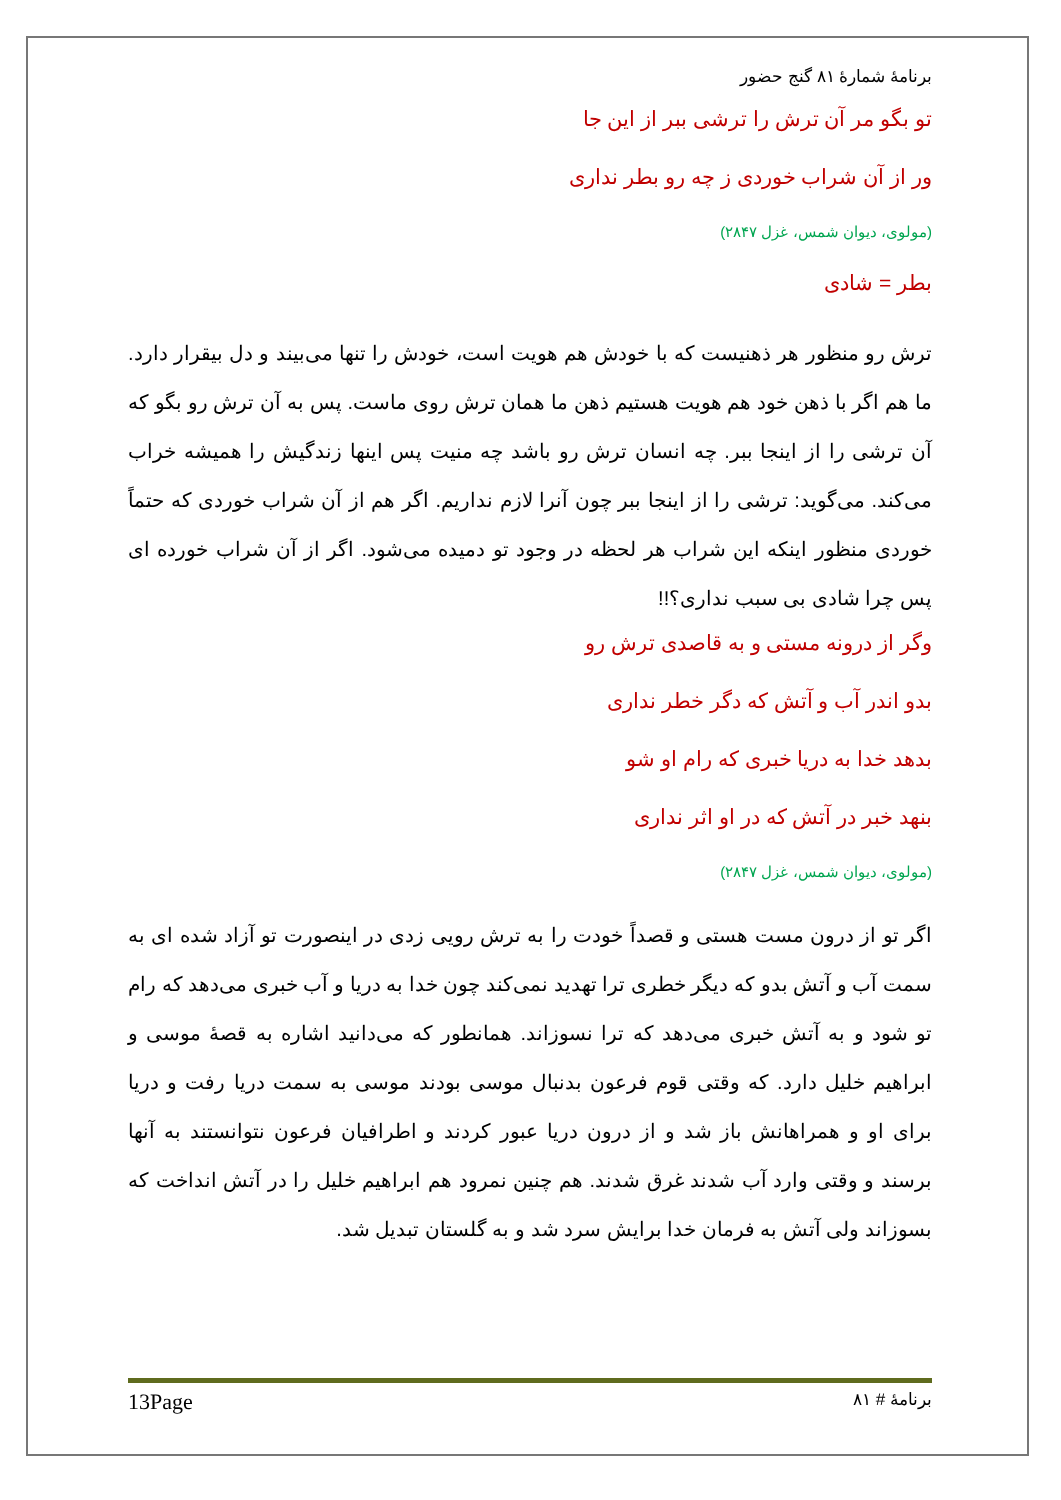برنامۀ شمارۀ ۸۱ گنج حضور
تو بگو مر آن ترش را ترشی ببر از این جا
ور از آن شراب خوردی ز چه رو بطر نداری
(مولوی، دیوان شمس، غزل ۲۸۴۷)
بطر = شادی
ترش رو منظور هر ذهنیست که با خودش هم هویت است، خودش را تنها می‌بیند و دل بیقرار دارد. ما هم اگر با ذهن خود هم هویت هستیم ذهن ما همان ترش روی ماست. پس به آن ترش رو بگو که آن ترشی را از اینجا ببر. چه انسان ترش رو باشد چه منیت پس اینها زندگیش را همیشه خراب می‌کند. می‌گوید: ترشی را از اینجا ببر چون آنرا لازم نداریم. اگر هم از آن شراب خوردی که حتماً خوردی منظور اینکه این شراب هر لحظه در وجود تو دمیده می‌شود. اگر از آن شراب خورده ای پس چرا شادی بی سبب نداری؟!!
وگر از درونه مستی و به قاصدی ترش رو
بدو اندر آب و آتش که دگر خطر نداری
بدهد خدا به دریا خبری که رام او شو
بنهد خبر در آتش که در او اثر نداری
(مولوی، دیوان شمس، غزل ۲۸۴۷)
اگر تو از درون مست هستی و قصداً خودت را به ترش رویی زدی در اینصورت تو آزاد شده ای به سمت آب و آتش بدو که دیگر خطری ترا تهدید نمی‌کند چون خدا به دریا و آب خبری می‌دهد که رام تو شود و به آتش خبری می‌دهد که ترا نسوزاند. همانطور که می‌دانید اشاره به قصۀ موسی و ابراهیم خلیل دارد. که وقتی قوم فرعون بدنبال موسی بودند موسی به سمت دریا رفت و دریا برای او و همراهانش باز شد و از درون دریا عبور کردند و اطرافیان فرعون نتوانستند به آنها برسند و وقتی وارد آب شدند غرق شدند. هم چنین نمرود هم ابراهیم خلیل را در آتش انداخت که بسوزاند ولی آتش به فرمان خدا برایش سرد شد و به گلستان تبدیل شد.
13Page برنامۀ # ۸۱